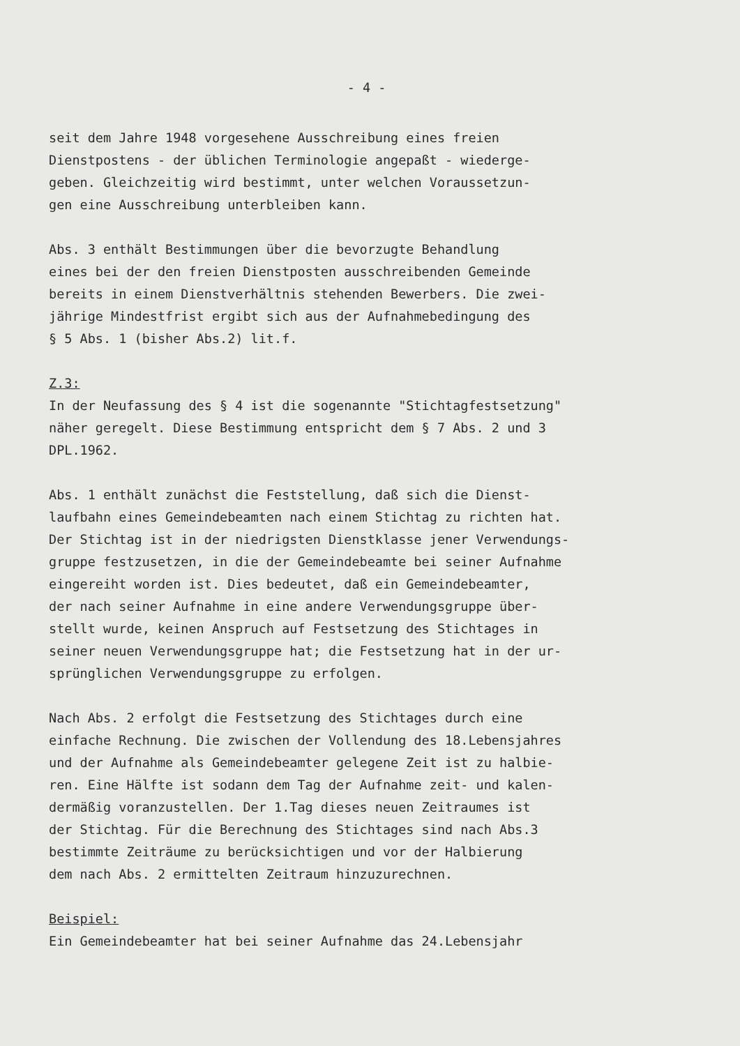- 4 -
seit dem Jahre 1948 vorgesehene Ausschreibung eines freien
Dienstpostens - der üblichen Terminologie angepaßt - wiederge-
geben. Gleichzeitig wird bestimmt, unter welchen Voraussetzun-
gen eine Ausschreibung unterbleiben kann.
Abs. 3 enthält Bestimmungen über die bevorzugte Behandlung
eines bei der den freien Dienstposten ausschreibenden Gemeinde
bereits in einem Dienstverhältnis stehenden Bewerbers. Die zwei-
jährige Mindestfrist ergibt sich aus der Aufnahmebedingung des
§ 5 Abs. 1 (bisher Abs.2) lit.f.
Z.3:
In der Neufassung des § 4 ist die sogenannte "Stichtagfestsetzung"
näher geregelt. Diese Bestimmung entspricht dem § 7 Abs. 2 und 3
DPL.1962.
Abs. 1 enthält zunächst die Feststellung, daß sich die Dienst-
laufbahn eines Gemeindebeamten nach einem Stichtag zu richten hat.
Der Stichtag ist in der niedrigsten Dienstklasse jener Verwendungs-
gruppe festzusetzen, in die der Gemeindebeamte bei seiner Aufnahme
eingereiht worden ist. Dies bedeutet, daß ein Gemeindebeamter,
der nach seiner Aufnahme in eine andere Verwendungsgruppe über-
stellt wurde, keinen Anspruch auf Festsetzung des Stichtages in
seiner neuen Verwendungsgruppe hat; die Festsetzung hat in der ur-
sprünglichen Verwendungsgruppe zu erfolgen.
Nach Abs. 2 erfolgt die Festsetzung des Stichtages durch eine
einfache Rechnung. Die zwischen der Vollendung des 18.Lebensjahres
und der Aufnahme als Gemeindebeamter gelegene Zeit ist zu halbie-
ren. Eine Hälfte ist sodann dem Tag der Aufnahme zeit- und kalen-
dermäßig voranzustellen. Der 1.Tag dieses neuen Zeitraumes ist
der Stichtag. Für die Berechnung des Stichtages sind nach Abs.3
bestimmte Zeiträume zu berücksichtigen und vor der Halbierung
dem nach Abs. 2 ermittelten Zeitraum hinzuzurechnen.
Beispiel:
Ein Gemeindebeamter hat bei seiner Aufnahme das 24.Lebensjahr